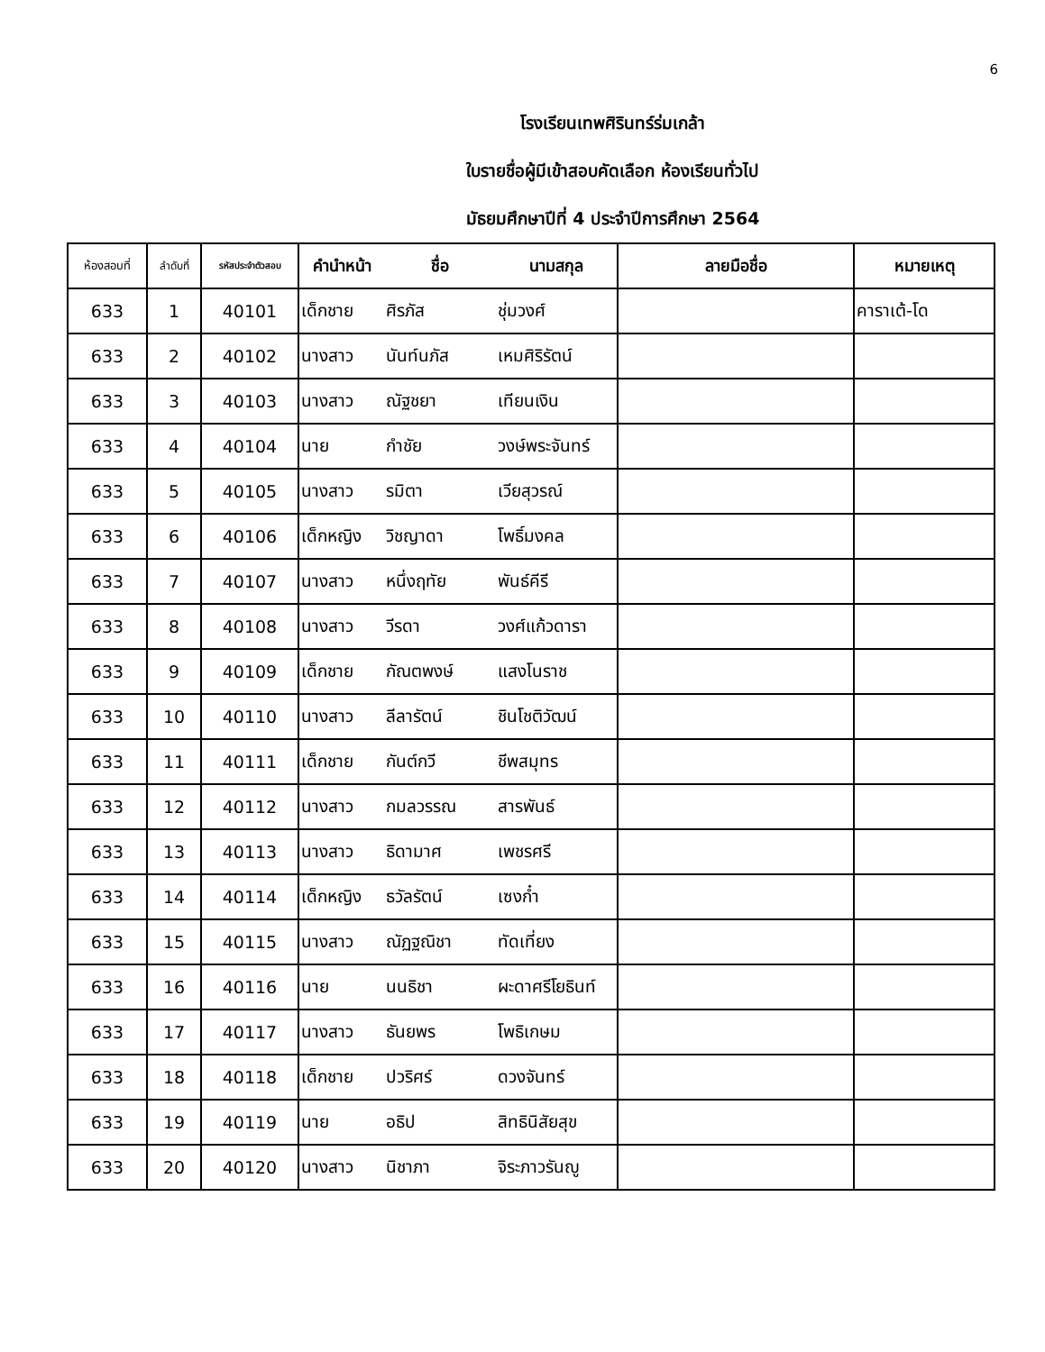6
โรงเรียนเทพศิรินทร์ร่มเกล้า
ใบรายชื่อผู้มีเข้าสอบคัดเลือก ห้องเรียนทั่วไป
มัธยมศึกษาปีที่ 4 ประจำปีการศึกษา 2564
| ห้องสอบที่ | ลำดับที่ | รหัสประจำตัวสอบ | คำนำหน้า | ชื่อ | นามสกุล | ลายมือชื่อ | หมายเหตุ |
| --- | --- | --- | --- | --- | --- | --- | --- |
| 633 | 1 | 40101 | เด็กชาย | ศิรภัส | ชุ่มวงศ์ | | คาราเต้-โด |
| 633 | 2 | 40102 | นางสาว | นันท์นภัส | เหมศิริรัตน์ | | |
| 633 | 3 | 40103 | นางสาว | ณัฐชยา | เทียนเงิน | | |
| 633 | 4 | 40104 | นาย | กำชัย | วงษ์พระจันทร์ | | |
| 633 | 5 | 40105 | นางสาว | รมิตา | เวียสุวรณ์ | | |
| 633 | 6 | 40106 | เด็กหญิง | วิชญาดา | โพธิ์มงคล | | |
| 633 | 7 | 40107 | นางสาว | หนึ่งฤทัย | พันธ์คีรี | | |
| 633 | 8 | 40108 | นางสาว | วีรดา | วงศ์แก้วดารา | | |
| 633 | 9 | 40109 | เด็กชาย | กัณตพงษ์ | แสงโนราช | | |
| 633 | 10 | 40110 | นางสาว | ลีลารัตน์ | ชินโชติวัฒน์ | | |
| 633 | 11 | 40111 | เด็กชาย | กันต์กวี | ชีพสมุทร | | |
| 633 | 12 | 40112 | นางสาว | กมลวรรณ | สารพันธ์ | | |
| 633 | 13 | 40113 | นางสาว | ธิดามาศ | เพชรศรี | | |
| 633 | 14 | 40114 | เด็กหญิง | ธวัลรัตน์ | เซงก๋ำ | | |
| 633 | 15 | 40115 | นางสาว | ณัฏฐณิชา | ทัดเที่ยง | | |
| 633 | 16 | 40116 | นาย | นนธิชา | ผะดาศรีโยธินท์ | | |
| 633 | 17 | 40117 | นางสาว | ธันยพร | โพธิเกษม | | |
| 633 | 18 | 40118 | เด็กชาย | ปวริศร์ | ดวงจันทร์ | | |
| 633 | 19 | 40119 | นาย | อธิป | สิทธินิสัยสุข | | |
| 633 | 20 | 40120 | นางสาว | นิชาภา | จิระภาวรันญู | | |